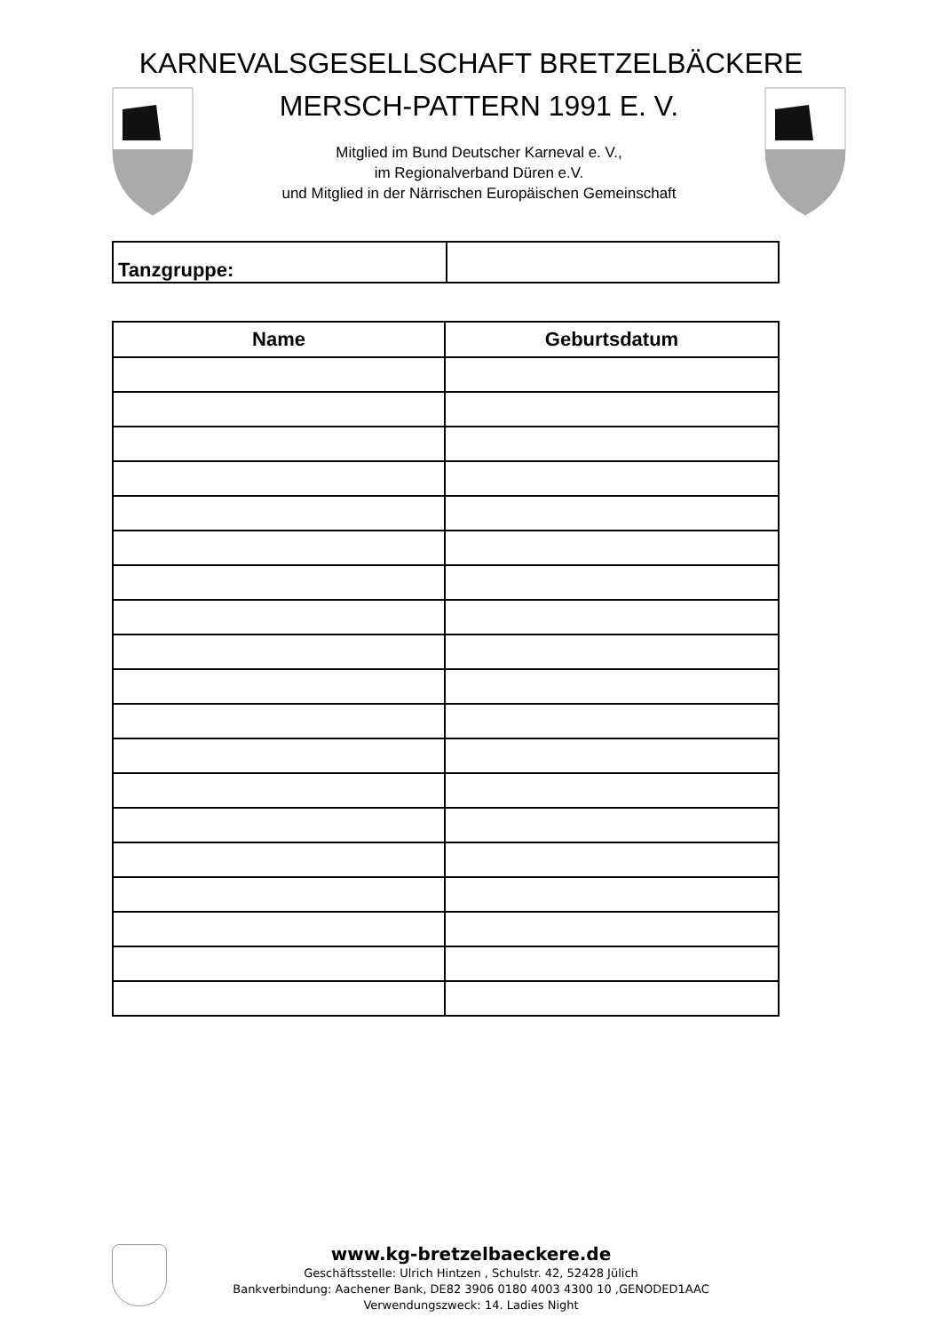KARNEVALSGESELLSCHAFT BRETZELBÄCKERE
MERSCH-PATTERN 1991 E. V.
Mitglied im Bund Deutscher Karneval e. V.,
im Regionalverband Düren e.V.
und Mitglied in der Närrischen Europäischen Gemeinschaft
| Tanzgruppe: | |
| Name | Geburtsdatum |
| --- | --- |
www.kg-bretzelbaeckere.de
Geschäftsstelle: Ulrich Hintzen , Schulstr. 42, 52428 Jülich
Bankverbindung: Aachener Bank, DE82 3906 0180 4003 4300 10 ,GENODED1AAC
Verwendungszweck: 14. Ladies Night